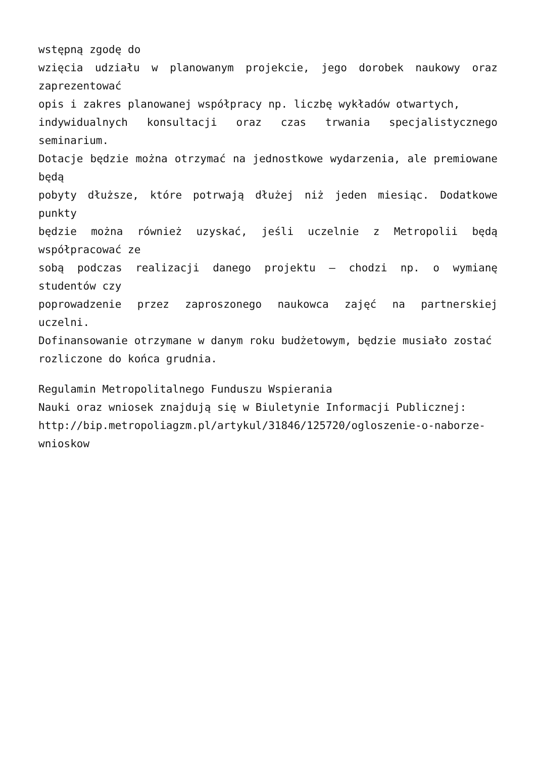wstępną zgodę do
wzięcia udziału w planowanym projekcie, jego dorobek naukowy oraz zaprezentować
opis i zakres planowanej współpracy np. liczbę wykładów otwartych,
indywidualnych konsultacji oraz czas trwania specjalistycznego seminarium.
Dotacje będzie można otrzymać na jednostkowe wydarzenia, ale premiowane będą
pobyty dłuższe, które potrwają dłużej niż jeden miesiąc. Dodatkowe punkty
będzie można również uzyskać, jeśli uczelnie z Metropolii będą współpracować ze
sobą podczas realizacji danego projektu – chodzi np. o wymianę studentów czy
poprowadzenie przez zaproszonego naukowca zajęć na partnerskiej uczelni.
Dofinansowanie otrzymane w danym roku budżetowym, będzie musiało zostać
rozliczone do końca grudnia.
Regulamin Metropolitalnego Funduszu Wspierania
Nauki oraz wniosek znajdują się w Biuletynie Informacji Publicznej:
http://bip.metropoliagzm.pl/artykul/31846/125720/ogloszenie-o-naborze-wnioskow